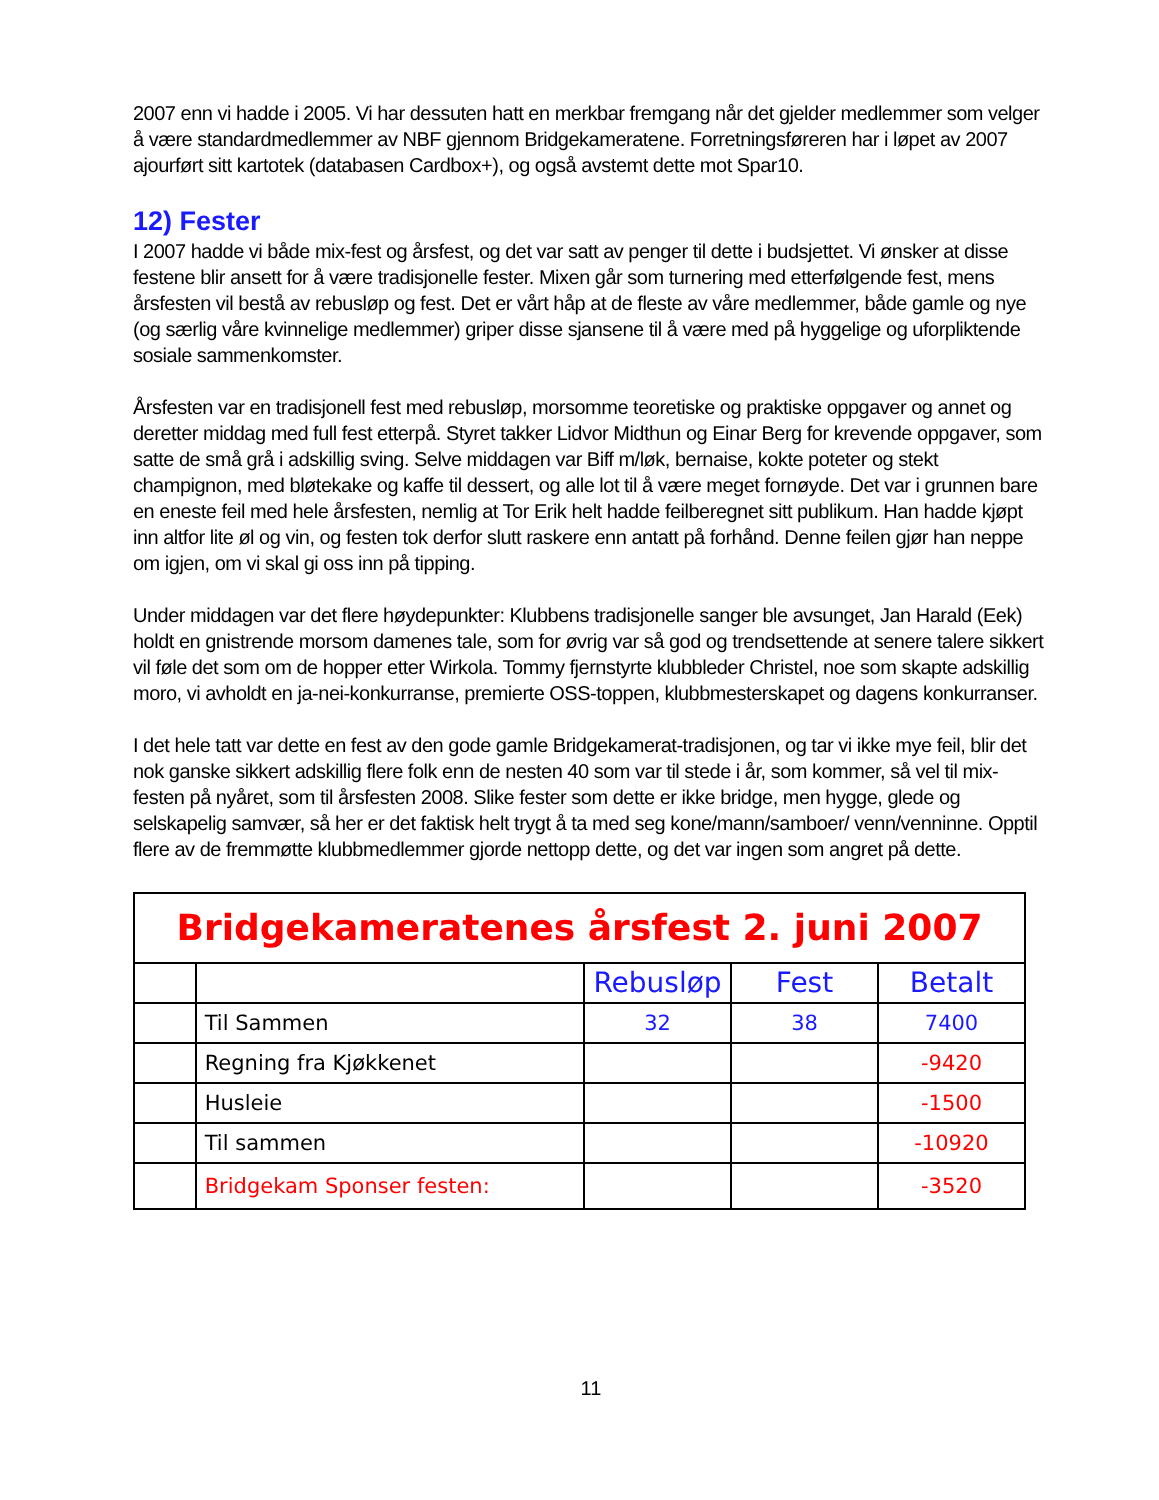2007 enn vi hadde i 2005. Vi har dessuten hatt en merkbar fremgang når det gjelder medlemmer som velger å være standardmedlemmer av NBF gjennom Bridgekameratene. Forretningsføreren har i løpet av 2007 ajourført sitt kartotek (databasen Cardbox+), og også avstemt dette mot Spar10.
12) Fester
I 2007 hadde vi både mix-fest og årsfest, og det var satt av penger til dette i budsjettet. Vi ønsker at disse festene blir ansett for å være tradisjonelle fester. Mixen går som turnering med etterfølgende fest, mens årsfesten vil bestå av rebusløp og fest. Det er vårt håp at de fleste av våre medlemmer, både gamle og nye (og særlig våre kvinnelige medlemmer) griper disse sjansene til å være med på hyggelige og uforpliktende sosiale sammenkomster.
Årsfesten var en tradisjonell fest med rebusløp, morsomme teoretiske og praktiske oppgaver og annet og deretter middag med full fest etterpå. Styret takker Lidvor Midthun og Einar Berg for krevende oppgaver, som satte de små grå i adskillig sving. Selve middagen var Biff m/løk, bernaise, kokte poteter og stekt champignon, med bløtekake og kaffe til dessert, og alle lot til å være meget fornøyde. Det var i grunnen bare en eneste feil med hele årsfesten, nemlig at Tor Erik helt hadde feilberegnet sitt publikum. Han hadde kjøpt inn altfor lite øl og vin, og festen tok derfor slutt raskere enn antatt på forhånd. Denne feilen gjør han neppe om igjen, om vi skal gi oss inn på tipping.
Under middagen var det flere høydepunkter: Klubbens tradisjonelle sanger ble avsunget, Jan Harald (Eek) holdt en gnistrende morsom damenes tale, som for øvrig var så god og trendsettende at senere talere sikkert vil føle det som om de hopper etter Wirkola. Tommy fjernstyrte klubbleder Christel, noe som skapte adskillig moro, vi avholdt en ja-nei-konkurranse, premierte OSS-toppen, klubbmesterskapet og dagens konkurranser.
I det hele tatt var dette en fest av den gode gamle Bridgekamerat-tradisjonen, og tar vi ikke mye feil, blir det nok ganske sikkert adskillig flere folk enn de nesten 40 som var til stede i år, som kommer, så vel til mix-festen på nyåret, som til årsfesten 2008. Slike fester som dette er ikke bridge, men hygge, glede og selskapelig samvær, så her er det faktisk helt trygt å ta med seg kone/mann/samboer/ venn/venninne. Opptil flere av de fremmøtte klubbmedlemmer gjorde nettopp dette, og det var ingen som angret på dette.
| Bridgekameratenes årsfest 2. juni 2007 | | | | |
| | | Rebusløp | Fest | Betalt |
| | Til Sammen | 32 | 38 | 7400 |
| | Regning fra Kjøkkenet | | | -9420 |
| | Husleie | | | -1500 |
| | Til sammen | | | -10920 |
| | Bridgekam Sponser festen: | | | -3520 |
11